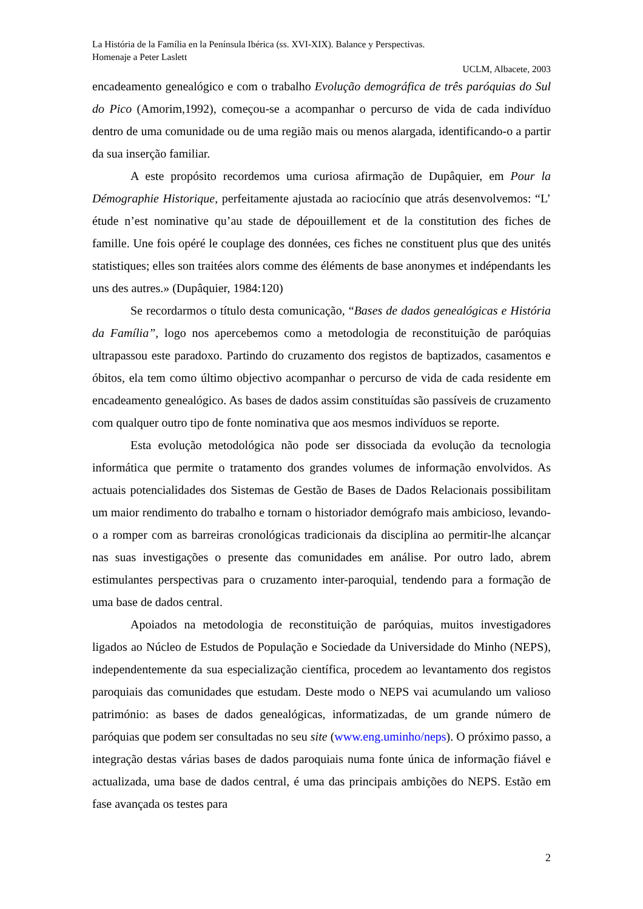La História de la Família en la Península Ibérica (ss. XVI-XIX). Balance y Perspectivas.
Homenaje a Peter Laslett
UCLM, Albacete, 2003
encadeamento genealógico e com o trabalho Evolução demográfica de três paróquias do Sul do Pico (Amorim,1992), começou-se a acompanhar o percurso de vida de cada indivíduo dentro de uma comunidade ou de uma região mais ou menos alargada, identificando-o a partir da sua inserção familiar.
A este propósito recordemos uma curiosa afirmação de Dupâquier, em Pour la Démographie Historique, perfeitamente ajustada ao raciocínio que atrás desenvolvemos: “L’ étude n’est nominative qu’au stade de dépouillement et de la constitution des fiches de famille. Une fois opéré le couplage des données, ces fiches ne constituent plus que des unités statistiques; elles son traitées alors comme des éléments de base anonymes et indépendants les uns des autres.» (Dupâquier, 1984:120)
Se recordarmos o título desta comunicação, “Bases de dados genealógicas e História da Família”, logo nos apercebemos como a metodologia de reconstituição de paróquias ultrapassou este paradoxo. Partindo do cruzamento dos registos de baptizados, casamentos e óbitos, ela tem como último objectivo acompanhar o percurso de vida de cada residente em encadeamento genealógico. As bases de dados assim constituídas são passíveis de cruzamento com qualquer outro tipo de fonte nominativa que aos mesmos indivíduos se reporte.
Esta evolução metodológica não pode ser dissociada da evolução da tecnologia informática que permite o tratamento dos grandes volumes de informação envolvidos. As actuais potencialidades dos Sistemas de Gestão de Bases de Dados Relacionais possibilitam um maior rendimento do trabalho e tornam o historiador demógrafo mais ambicioso, levando-o a romper com as barreiras cronológicas tradicionais da disciplina ao permitir-lhe alcançar nas suas investigações o presente das comunidades em análise. Por outro lado, abrem estimulantes perspectivas para o cruzamento inter-paroquial, tendendo para a formação de uma base de dados central.
Apoiados na metodologia de reconstituição de paróquias, muitos investigadores ligados ao Núcleo de Estudos de População e Sociedade da Universidade do Minho (NEPS), independentemente da sua especialização científica, procedem ao levantamento dos registos paroquiais das comunidades que estudam. Deste modo o NEPS vai acumulando um valioso património: as bases de dados genealógicas, informatizadas, de um grande número de paróquias que podem ser consultadas no seu site (www.eng.uminho/neps). O próximo passo, a integração destas várias bases de dados paroquiais numa fonte única de informação fiável e actualizada, uma base de dados central, é uma das principais ambições do NEPS. Estão em fase avançada os testes para
2